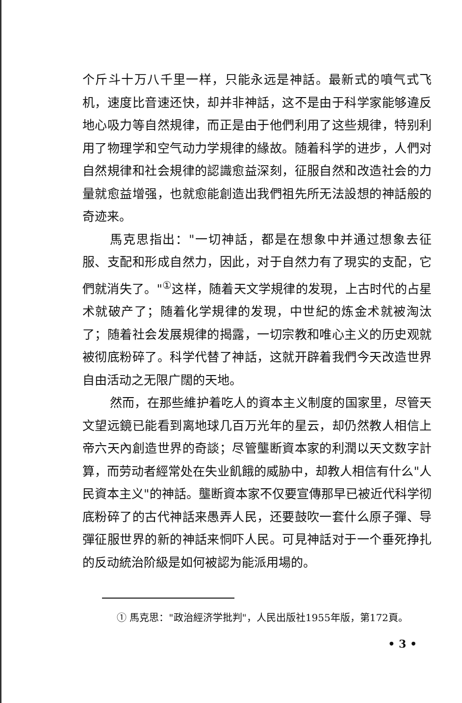个斤斗十万八千里一样，只能永远是神話。最新式的噴气式飞机，速度比音速还快，却并非神話，这不是由于科学家能够違反地心吸力等自然規律，而正是由于他們利用了这些規律，特别利用了物理学和空气动力学規律的緣故。随着科学的进步，人們对自然規律和社会規律的認識愈益深刻，征服自然和改造社会的力量就愈益增强，也就愈能創造出我們祖先所无法設想的神話般的奇迹来。
馬克思指出："一切神話，都是在想象中并通过想象去征服、支配和形成自然力，因此，对于自然力有了現实的支配，它們就消失了。"<sup>①</sup>这样，随着天文学規律的发現，上古时代的占星术就破产了；随着化学規律的发現，中世紀的炼金术就被淘汰了；随着社会发展規律的揭露，一切宗教和唯心主义的历史观就被彻底粉碎了。科学代替了神話，这就开辟着我們今天改造世界自由活动之无限广闊的天地。
然而，在那些維护着吃人的資本主义制度的国家里，尽管天文望远鏡已能看到离地球几百万光年的星云，却仍然教人相信上帝六天內創造世界的奇談；尽管壟断資本家的利潤以天文数字計算，而劳动者經常处在失业飢餓的威胁中，却教人相信有什么"人民資本主义"的神話。壟断資本家不仅要宣傳那早已被近代科学彻底粉碎了的古代神話来愚弄人民，还要鼓吹一套什么原子彈、导彈征服世界的新的神話来恫吓人民。可見神話对于一个垂死挣扎的反动統治阶級是如何被認为能派用場的。
① 馬克思："政治經济学批判"，人民出版社1955年版，第172頁。
• 3 •